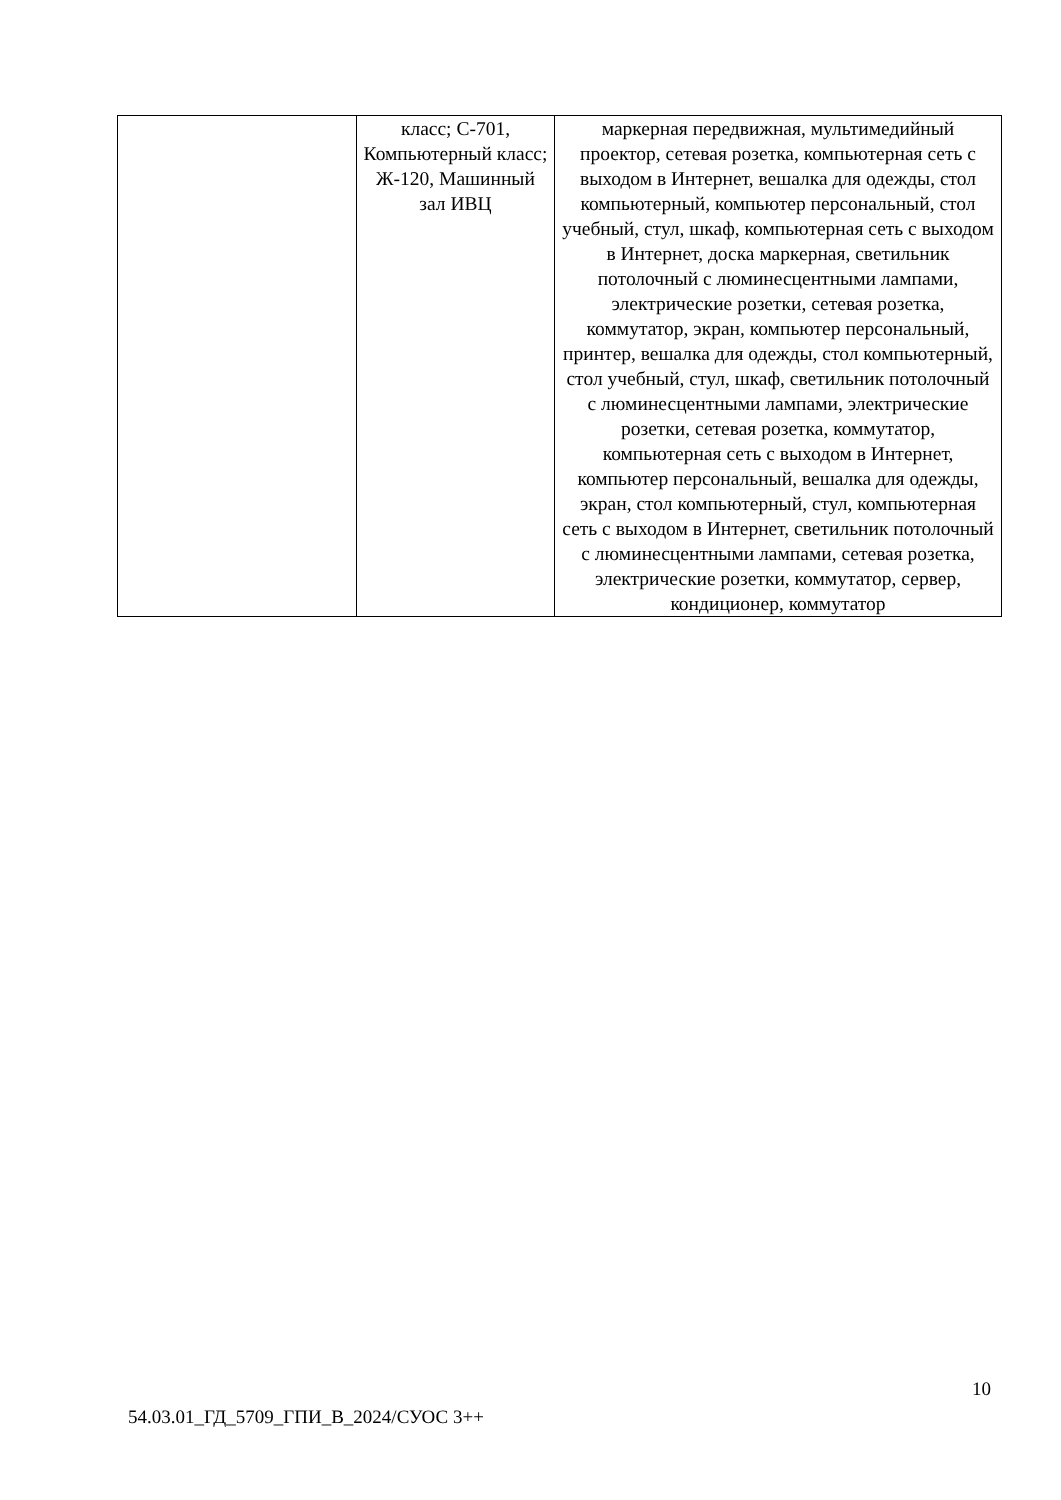| | класс; С-701, Компьютерный класс; Ж-120, Машинный зал ИВЦ | маркерная передвижная, мультимедийный проектор, сетевая розетка, компьютерная сеть с выходом в Интернет, вешалка для одежды, стол компьютерный, компьютер персональный, стол учебный, стул, шкаф, компьютерная сеть с выходом в Интернет, доска маркерная, светильник потолочный с люминесцентными лампами, электрические розетки, сетевая розетка, коммутатор, экран, компьютер персональный, принтер, вешалка для одежды, стол компьютерный, стол учебный, стул, шкаф, светильник потолочный с люминесцентными лампами, электрические розетки, сетевая розетка, коммутатор, компьютерная сеть с выходом в Интернет, компьютер персональный, вешалка для одежды, экран, стол компьютерный, стул, компьютерная сеть с выходом в Интернет, светильник потолочный с люминесцентными лампами, сетевая розетка, электрические розетки, коммутатор, сервер, кондиционер, коммутатор |
10
54.03.01_ГД_5709_ГПИ_В_2024/СУОС 3++